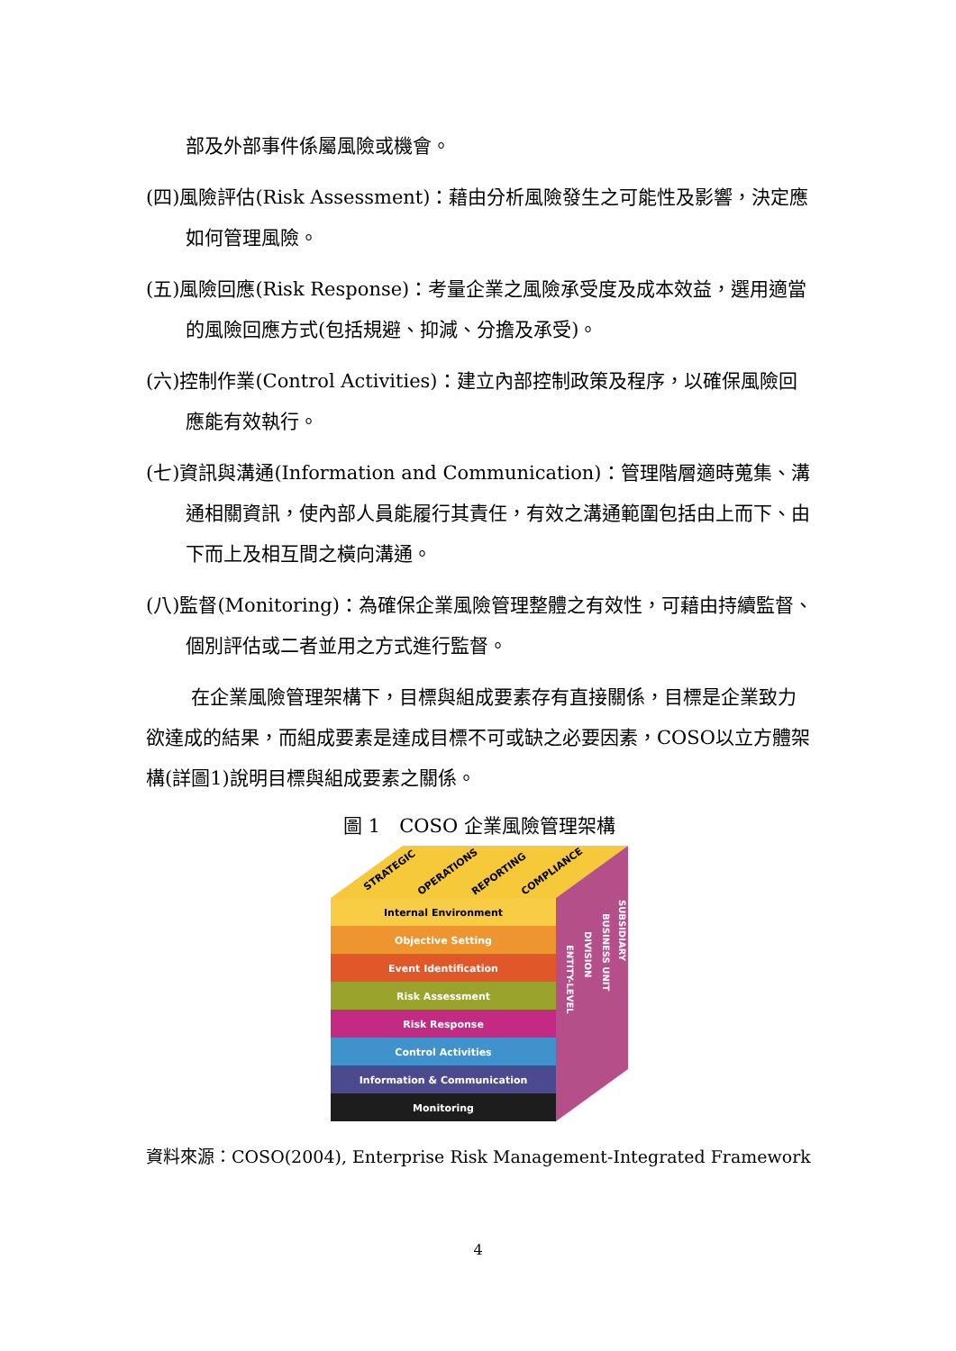部及外部事件係屬風險或機會。
(四)風險評估(Risk Assessment)：藉由分析風險發生之可能性及影響，決定應如何管理風險。
(五)風險回應(Risk Response)：考量企業之風險承受度及成本效益，選用適當的風險回應方式(包括規避、抑減、分擔及承受)。
(六)控制作業(Control Activities)：建立內部控制政策及程序，以確保風險回應能有效執行。
(七)資訊與溝通(Information and Communication)：管理階層適時蒐集、溝通相關資訊，使內部人員能履行其責任，有效之溝通範圍包括由上而下、由下而上及相互間之橫向溝通。
(八)監督(Monitoring)：為確保企業風險管理整體之有效性，可藉由持續監督、個別評估或二者並用之方式進行監督。
在企業風險管理架構下，目標與組成要素存有直接關係，目標是企業致力欲達成的結果，而組成要素是達成目標不可或缺之必要因素，COSO以立方體架構(詳圖1)說明目標與組成要素之關係。
圖 1　COSO 企業風險管理架構
STRATEGIC
OPERATIONS
REPORTING
COMPLIANCE
Internal Environment
Objective Setting
Event Identification
Risk Assessment
Risk Response
Control Activities
Information & Communication
Monitoring
ENTITY-LEVEL
DIVISION
BUSINESS UNIT
SUBSIDIARY
資料來源：COSO(2004), Enterprise Risk Management-Integrated Framework
4